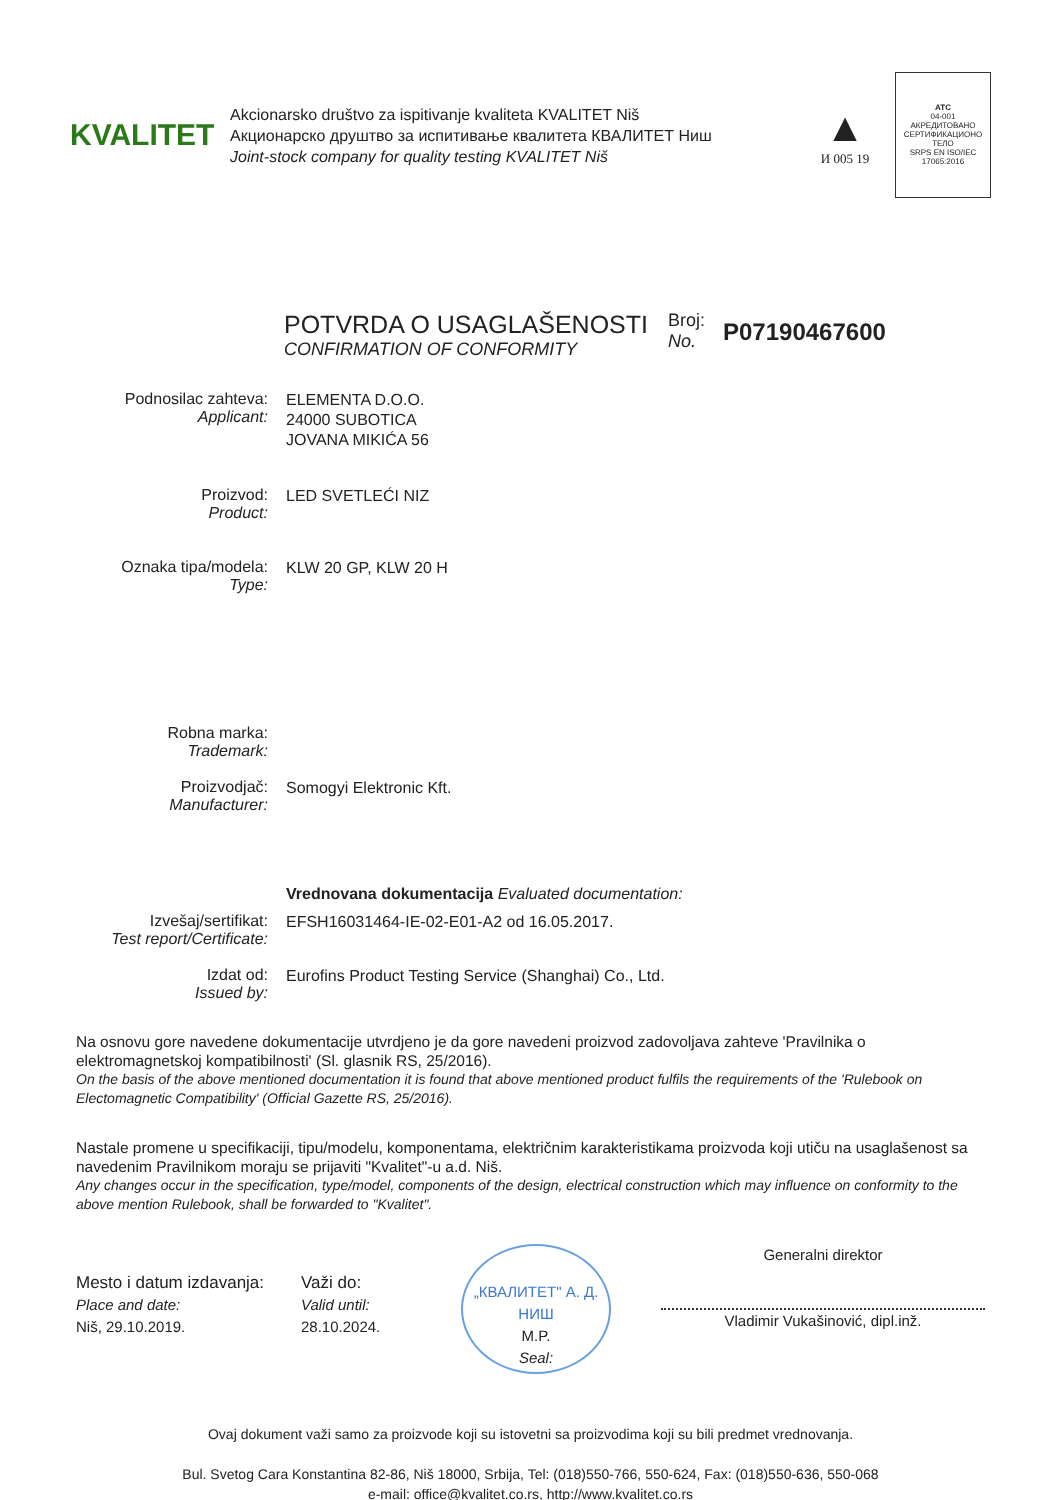KVALITET
Akcionarsko društvo za ispitivanje kvaliteta KVALITET Niš
Акционарско друштво за испитивање квалитета КВАЛИТЕТ Ниш
Joint-stock company for quality testing KVALITET Niš
▲
И 005 19
ATC
04-001
АКРЕДИТОВАНО СЕРТИФИКАЦИОНО ТЕЛО
SRPS EN ISO/IEC 17065:2016
POTVRDA O USAGLAŠENOSTI
CONFIRMATION OF CONFORMITY
Broj:
No.
P07190467600
Podnosilac zahteva:
Applicant:
ELEMENTA D.O.O.
24000 SUBOTICA
JOVANA MIKIĆA 56
Proizvod:
Product:
LED SVETLEĆI NIZ
Oznaka tipa/modela:
Type:
KLW 20 GP, KLW 20 H
Robna marka:
Trademark:
Proizvodjač:
Manufacturer:
Somogyi Elektronic Kft.
Vrednovana dokumentacija Evaluated documentation:
Izvešaj/sertifikat:
Test report/Certificate:
EFSH16031464-IE-02-E01-A2 od 16.05.2017.
Izdat od:
Issued by:
Eurofins Product Testing Service (Shanghai) Co., Ltd.
Na osnovu gore navedene dokumentacije utvrdjeno je da gore navedeni proizvod zadovoljava zahteve 'Pravilnika o elektromagnetskoj kompatibilnosti' (Sl. glasnik RS, 25/2016).
On the basis of the above mentioned documentation it is found that above mentioned product fulfils the requirements of the 'Rulebook on Electomagnetic Compatibility' (Official Gazette RS, 25/2016).
Nastale promene u specifikaciji, tipu/modelu, komponentama, električnim karakteristikama proizvoda koji utiču na usaglašenost sa navedenim Pravilnikom moraju se prijaviti "Kvalitet"-u a.d. Niš.
Any changes occur in the specification, type/model, components of the design, electrical construction which may influence on conformity to the above mention Rulebook, shall be forwarded to "Kvalitet".
Mesto i datum izdavanja:
Place and date:
Niš, 29.10.2019.
Važi do:
Valid until:
28.10.2024.
„КВАЛИТЕТ" А. Д. НИШ
M.P.
Seal:
Generalni direktor
Vladimir Vukašinović, dipl.inž.
Ovaj dokument važi samo za proizvode koji su istovetni sa proizvodima koji su bili predmet vrednovanja.
Bul. Svetog Cara Konstantina 82-86, Niš 18000, Srbija, Tel: (018)550-766, 550-624, Fax: (018)550-636, 550-068
e-mail: office@kvalitet.co.rs, http://www.kvalitet.co.rs